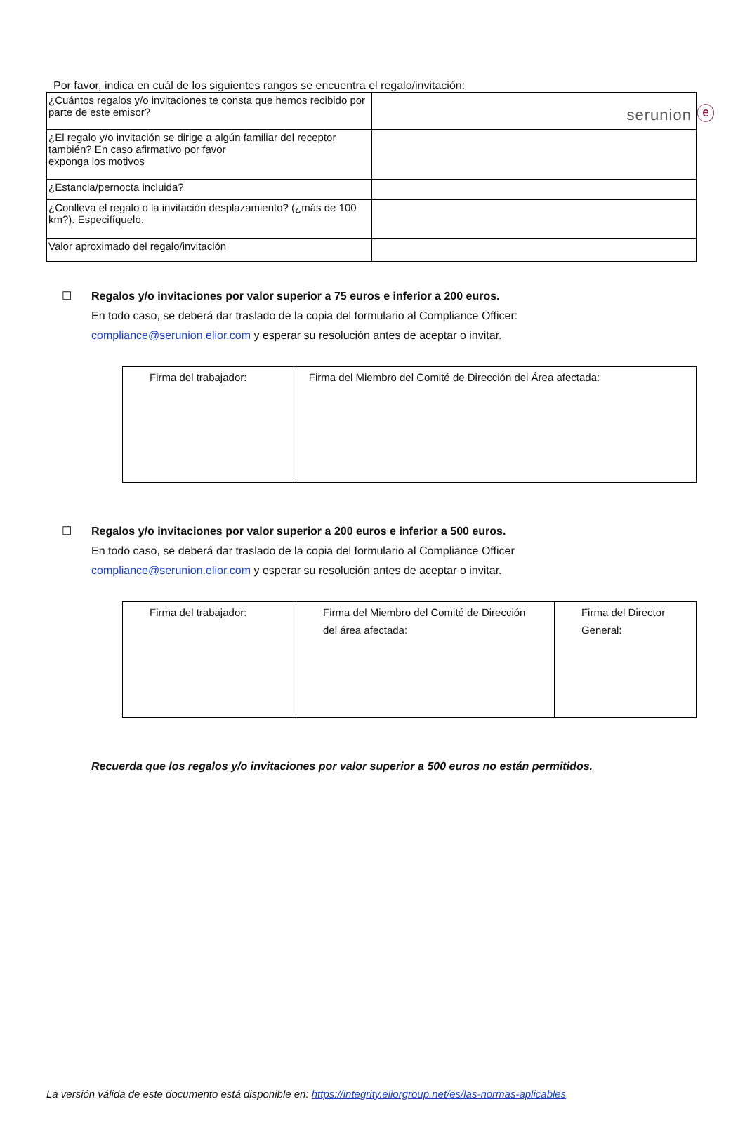serunion ⓔ
Por favor, indica en cuál de los siguientes rangos se encuentra el regalo/invitación:
| ¿Cuántos regalos y/o invitaciones te consta que hemos recibido por parte de este emisor? | |
| ¿El regalo y/o invitación se dirige a algún familiar del receptor también? En caso afirmativo por favor exponga los motivos | |
| ¿Estancia/pernocta incluida? | |
| ¿Conlleva el regalo o la invitación desplazamiento? (¿más de 100 km?). Especifíquelo. | |
| Valor aproximado del regalo/invitación | |
☐ Regalos y/o invitaciones por valor superior a 75 euros e inferior a 200 euros.
En todo caso, se deberá dar traslado de la copia del formulario al Compliance Officer:
compliance@serunion.elior.com y esperar su resolución antes de aceptar o invitar.
| Firma del trabajador: | Firma del Miembro del Comité de Dirección del Área afectada: |
☐ Regalos y/o invitaciones por valor superior a 200 euros e inferior a 500 euros.
En todo caso, se deberá dar traslado de la copia del formulario al Compliance Officer
compliance@serunion.elior.com y esperar su resolución antes de aceptar o invitar.
| Firma del trabajador: | Firma del Miembro del Comité de Dirección del área afectada: | Firma del Director General: |
Recuerda que los regalos y/o invitaciones por valor superior a 500 euros no están permitidos.
La versión válida de este documento está disponible en: https://integrity.eliorgroup.net/es/las-normas-aplicables